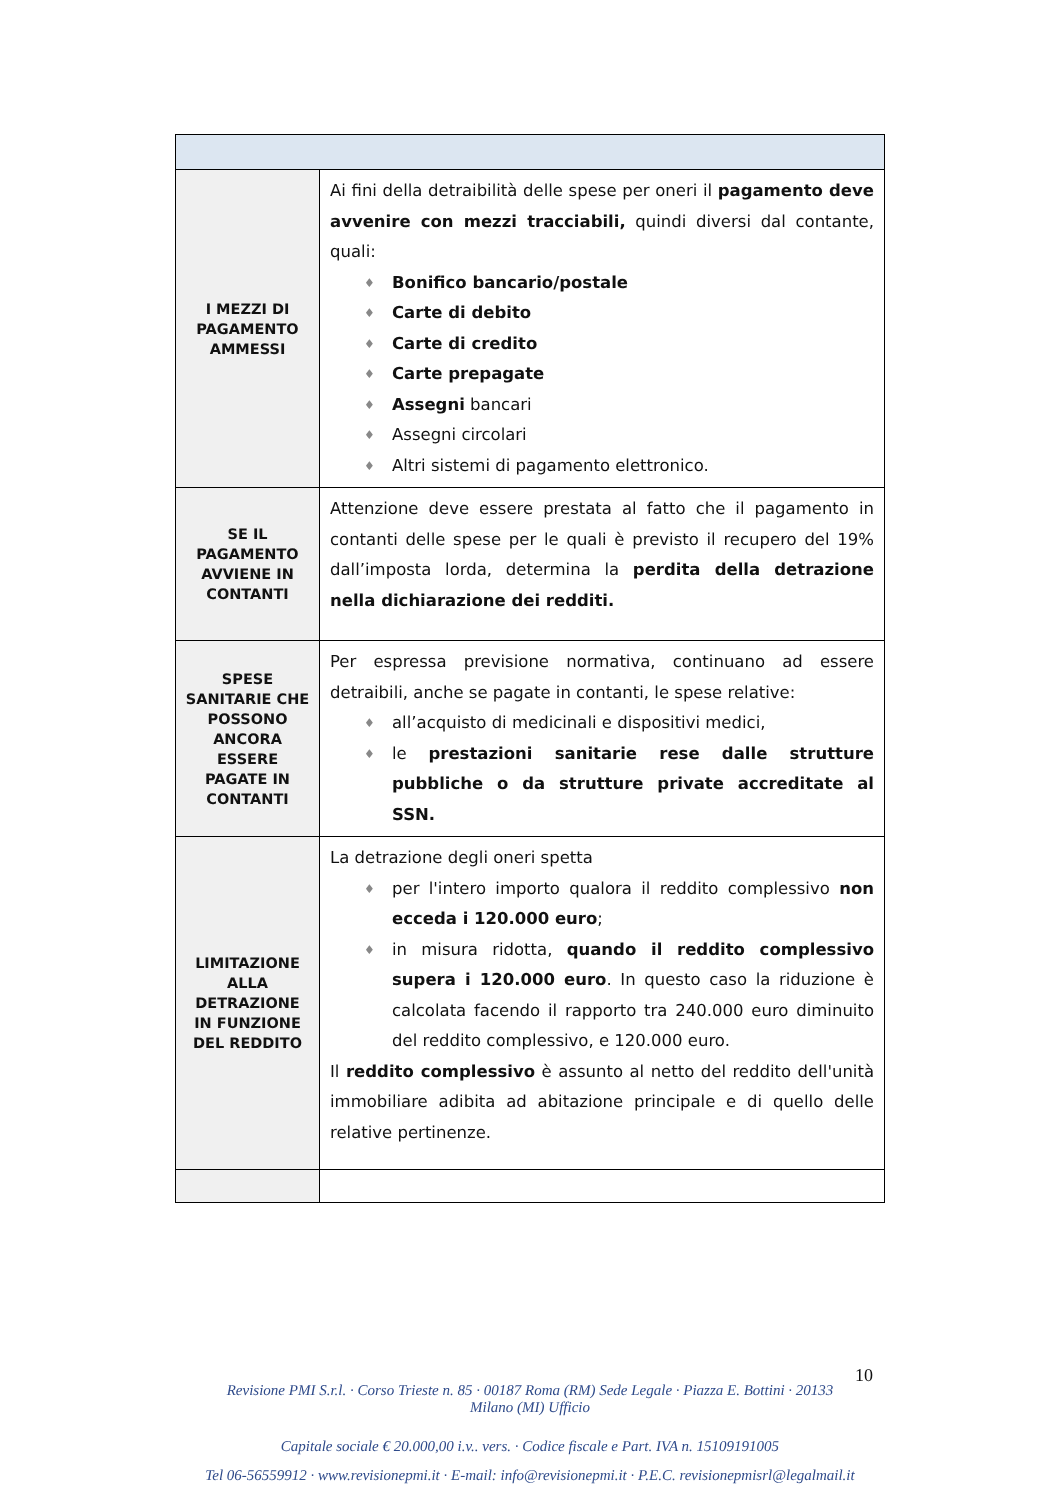| I MEZZI DI PAGAMENTO AMMESSI | Ai fini della detraibilità delle spese per oneri il pagamento deve avvenire con mezzi tracciabili, quindi diversi dal contante, quali: ♦ Bonifico bancario/postale ♦ Carte di debito ♦ Carte di credito ♦ Carte prepagate ♦ Assegni bancari ♦ Assegni circolari ♦ Altri sistemi di pagamento elettronico. |
| SE IL PAGAMENTO AVVIENE IN CONTANTI | Attenzione deve essere prestata al fatto che il pagamento in contanti delle spese per le quali è previsto il recupero del 19% dall’imposta lorda, determina la perdita della detrazione nella dichiarazione dei redditi. |
| SPESE SANITARIE CHE POSSONO ANCORA ESSERE PAGATE IN CONTANTI | Per espressa previsione normativa, continuano ad essere detraibili, anche se pagate in contanti, le spese relative: ♦ all’acquisto di medicinali e dispositivi medici, ♦ le prestazioni sanitarie rese dalle strutture pubbliche o da strutture private accreditate al SSN. |
| LIMITAZIONE ALLA DETRAZIONE IN FUNZIONE DEL REDDITO | La detrazione degli oneri spetta ♦ per l'intero importo qualora il reddito complessivo non ecceda i 120.000 euro ; ♦ in misura ridotta, quando il reddito complessivo supera i 120.000 euro . In questo caso la riduzione è calcolata facendo il rapporto tra 240.000 euro diminuito del reddito complessivo, e 120.000 euro. Il reddito complessivo è assunto al netto del reddito dell'unità immobiliare adibita ad abitazione principale e di quello delle relative pertinenze. |
10
Revisione PMI S.r.l. · Corso Trieste n. 85 · 00187 Roma (RM) Sede Legale · Piazza E. Bottini · 20133
Milano (MI) Ufficio
Capitale sociale € 20.000,00 i.v.. vers. · Codice fiscale e Part. IVA n. 15109191005
Tel 06-56559912 · www.revisionepmi.it · E-mail: info@revisionepmi.it · P.E.C. revisionepmisrl@legalmail.it